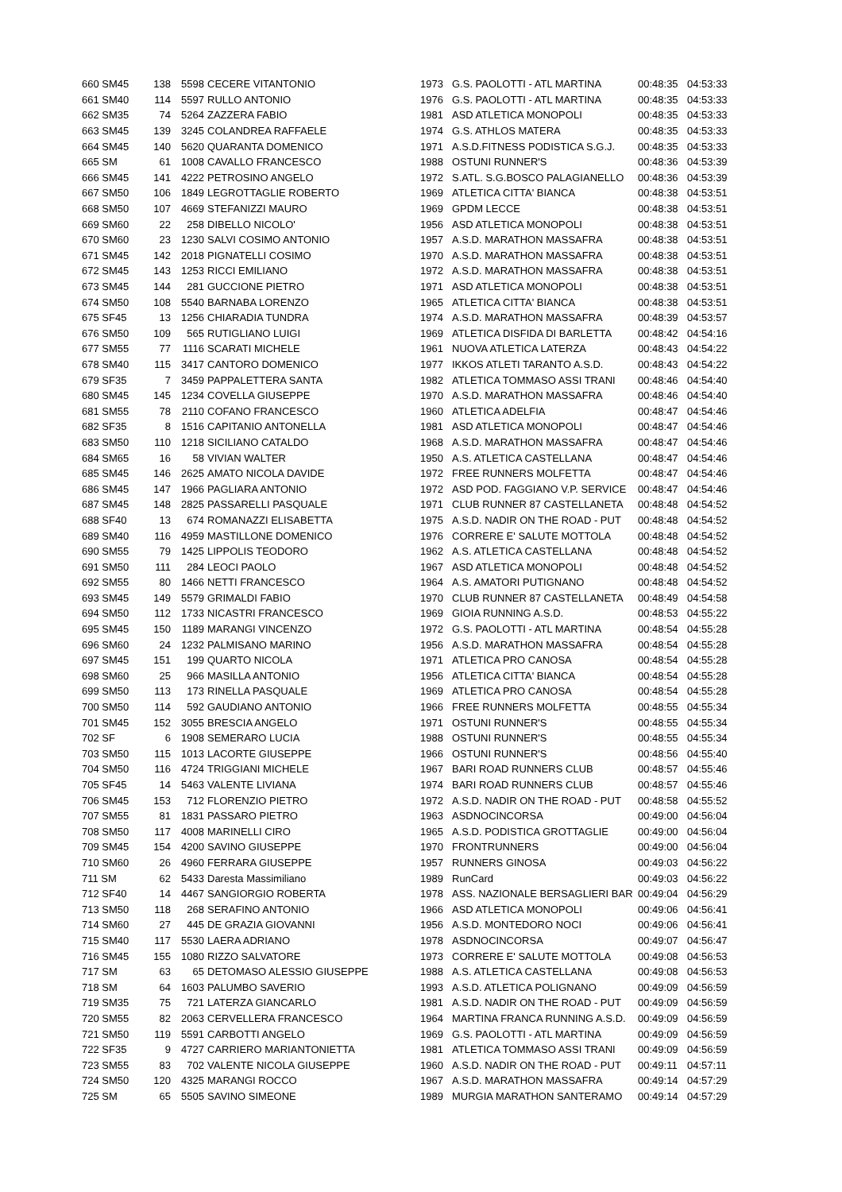| 660 SM45 | 138 | 5598 | CECERE VITANTONIO | 1973 | G.S. PAOLOTTI - ATL MARTINA | 00:48:35 | 04:53:33 |
| 661 SM40 | 114 | 5597 | RULLO ANTONIO | 1976 | G.S. PAOLOTTI - ATL MARTINA | 00:48:35 | 04:53:33 |
| 662 SM35 | 74 | 5264 | ZAZZERA FABIO | 1981 | ASD ATLETICA MONOPOLI | 00:48:35 | 04:53:33 |
| 663 SM45 | 139 | 3245 | COLANDREA RAFFAELE | 1974 | G.S. ATHLOS MATERA | 00:48:35 | 04:53:33 |
| 664 SM45 | 140 | 5620 | QUARANTA DOMENICO | 1971 | A.S.D.FITNESS PODISTICA S.G.J. | 00:48:35 | 04:53:33 |
| 665 SM | 61 | 1008 | CAVALLO FRANCESCO | 1988 | OSTUNI RUNNER'S | 00:48:36 | 04:53:39 |
| 666 SM45 | 141 | 4222 | PETROSINO ANGELO | 1972 | S.ATL. S.G.BOSCO PALAGIANELLO | 00:48:36 | 04:53:39 |
| 667 SM50 | 106 | 1849 | LEGROTTAGLIE ROBERTO | 1969 | ATLETICA CITTA' BIANCA | 00:48:38 | 04:53:51 |
| 668 SM50 | 107 | 4669 | STEFANIZZI MAURO | 1969 | GPDM LECCE | 00:48:38 | 04:53:51 |
| 669 SM60 | 22 | 258 | DIBELLO NICOLO' | 1956 | ASD ATLETICA MONOPOLI | 00:48:38 | 04:53:51 |
| 670 SM60 | 23 | 1230 | SALVI COSIMO ANTONIO | 1957 | A.S.D. MARATHON MASSAFRA | 00:48:38 | 04:53:51 |
| 671 SM45 | 142 | 2018 | PIGNATELLI COSIMO | 1970 | A.S.D. MARATHON MASSAFRA | 00:48:38 | 04:53:51 |
| 672 SM45 | 143 | 1253 | RICCI EMILIANO | 1972 | A.S.D. MARATHON MASSAFRA | 00:48:38 | 04:53:51 |
| 673 SM45 | 144 | 281 | GUCCIONE PIETRO | 1971 | ASD ATLETICA MONOPOLI | 00:48:38 | 04:53:51 |
| 674 SM50 | 108 | 5540 | BARNABA LORENZO | 1965 | ATLETICA CITTA' BIANCA | 00:48:38 | 04:53:51 |
| 675 SF45 | 13 | 1256 | CHIARADIA TUNDRA | 1974 | A.S.D. MARATHON MASSAFRA | 00:48:39 | 04:53:57 |
| 676 SM50 | 109 | 565 | RUTIGLIANO LUIGI | 1969 | ATLETICA DISFIDA DI BARLETTA | 00:48:42 | 04:54:16 |
| 677 SM55 | 77 | 1116 | SCARATI MICHELE | 1961 | NUOVA ATLETICA LATERZA | 00:48:43 | 04:54:22 |
| 678 SM40 | 115 | 3417 | CANTORO DOMENICO | 1977 | IKKOS ATLETI TARANTO A.S.D. | 00:48:43 | 04:54:22 |
| 679 SF35 | 7 | 3459 | PAPPALETTERA SANTA | 1982 | ATLETICA TOMMASO ASSI TRANI | 00:48:46 | 04:54:40 |
| 680 SM45 | 145 | 1234 | COVELLA GIUSEPPE | 1970 | A.S.D. MARATHON MASSAFRA | 00:48:46 | 04:54:40 |
| 681 SM55 | 78 | 2110 | COFANO FRANCESCO | 1960 | ATLETICA ADELFIA | 00:48:47 | 04:54:46 |
| 682 SF35 | 8 | 1516 | CAPITANIO ANTONELLA | 1981 | ASD ATLETICA MONOPOLI | 00:48:47 | 04:54:46 |
| 683 SM50 | 110 | 1218 | SICILIANO CATALDO | 1968 | A.S.D. MARATHON MASSAFRA | 00:48:47 | 04:54:46 |
| 684 SM65 | 16 | 58 | VIVIAN WALTER | 1950 | A.S. ATLETICA CASTELLANA | 00:48:47 | 04:54:46 |
| 685 SM45 | 146 | 2625 | AMATO NICOLA DAVIDE | 1972 | FREE RUNNERS MOLFETTA | 00:48:47 | 04:54:46 |
| 686 SM45 | 147 | 1966 | PAGLIARA ANTONIO | 1972 | ASD POD. FAGGIANO V.P. SERVICE | 00:48:47 | 04:54:46 |
| 687 SM45 | 148 | 2825 | PASSARELLI PASQUALE | 1971 | CLUB RUNNER 87 CASTELLANETA | 00:48:48 | 04:54:52 |
| 688 SF40 | 13 | 674 | ROMANAZZI ELISABETTA | 1975 | A.S.D. NADIR ON THE ROAD - PUT | 00:48:48 | 04:54:52 |
| 689 SM40 | 116 | 4959 | MASTILLONE DOMENICO | 1976 | CORRERE E' SALUTE MOTTOLA | 00:48:48 | 04:54:52 |
| 690 SM55 | 79 | 1425 | LIPPOLIS TEODORO | 1962 | A.S. ATLETICA CASTELLANA | 00:48:48 | 04:54:52 |
| 691 SM50 | 111 | 284 | LEOCI PAOLO | 1967 | ASD ATLETICA MONOPOLI | 00:48:48 | 04:54:52 |
| 692 SM55 | 80 | 1466 | NETTI FRANCESCO | 1964 | A.S. AMATORI PUTIGNANO | 00:48:48 | 04:54:52 |
| 693 SM45 | 149 | 5579 | GRIMALDI FABIO | 1970 | CLUB RUNNER 87 CASTELLANETA | 00:48:49 | 04:54:58 |
| 694 SM50 | 112 | 1733 | NICASTRI FRANCESCO | 1969 | GIOIA RUNNING A.S.D. | 00:48:53 | 04:55:22 |
| 695 SM45 | 150 | 1189 | MARANGI VINCENZO | 1972 | G.S. PAOLOTTI - ATL MARTINA | 00:48:54 | 04:55:28 |
| 696 SM60 | 24 | 1232 | PALMISANO MARINO | 1956 | A.S.D. MARATHON MASSAFRA | 00:48:54 | 04:55:28 |
| 697 SM45 | 151 | 199 | QUARTO NICOLA | 1971 | ATLETICA PRO CANOSA | 00:48:54 | 04:55:28 |
| 698 SM60 | 25 | 966 | MASILLA ANTONIO | 1956 | ATLETICA CITTA' BIANCA | 00:48:54 | 04:55:28 |
| 699 SM50 | 113 | 173 | RINELLA PASQUALE | 1969 | ATLETICA PRO CANOSA | 00:48:54 | 04:55:28 |
| 700 SM50 | 114 | 592 | GAUDIANO ANTONIO | 1966 | FREE RUNNERS MOLFETTA | 00:48:55 | 04:55:34 |
| 701 SM45 | 152 | 3055 | BRESCIA ANGELO | 1971 | OSTUNI RUNNER'S | 00:48:55 | 04:55:34 |
| 702 SF | 6 | 1908 | SEMERARO LUCIA | 1988 | OSTUNI RUNNER'S | 00:48:55 | 04:55:34 |
| 703 SM50 | 115 | 1013 | LACORTE GIUSEPPE | 1966 | OSTUNI RUNNER'S | 00:48:56 | 04:55:40 |
| 704 SM50 | 116 | 4724 | TRIGGIANI MICHELE | 1967 | BARI ROAD RUNNERS CLUB | 00:48:57 | 04:55:46 |
| 705 SF45 | 14 | 5463 | VALENTE LIVIANA | 1974 | BARI ROAD RUNNERS CLUB | 00:48:57 | 04:55:46 |
| 706 SM45 | 153 | 712 | FLORENZIO PIETRO | 1972 | A.S.D. NADIR ON THE ROAD - PUT | 00:48:58 | 04:55:52 |
| 707 SM55 | 81 | 1831 | PASSARO PIETRO | 1963 | ASDNOCINCORSA | 00:49:00 | 04:56:04 |
| 708 SM50 | 117 | 4008 | MARINELLI CIRO | 1965 | A.S.D. PODISTICA GROTTAGLIE | 00:49:00 | 04:56:04 |
| 709 SM45 | 154 | 4200 | SAVINO GIUSEPPE | 1970 | FRONTRUNNERS | 00:49:00 | 04:56:04 |
| 710 SM60 | 26 | 4960 | FERRARA GIUSEPPE | 1957 | RUNNERS GINOSA | 00:49:03 | 04:56:22 |
| 711 SM | 62 | 5433 | Daresta Massimiliano | 1989 | RunCard | 00:49:03 | 04:56:22 |
| 712 SF40 | 14 | 4467 | SANGIORGIO ROBERTA | 1978 | ASS. NAZIONALE BERSAGLIERI BAR | 00:49:04 | 04:56:29 |
| 713 SM50 | 118 | 268 | SERAFINO ANTONIO | 1966 | ASD ATLETICA MONOPOLI | 00:49:06 | 04:56:41 |
| 714 SM60 | 27 | 445 | DE GRAZIA GIOVANNI | 1956 | A.S.D. MONTEDORO NOCI | 00:49:06 | 04:56:41 |
| 715 SM40 | 117 | 5530 | LAERA ADRIANO | 1978 | ASDNOCINCORSA | 00:49:07 | 04:56:47 |
| 716 SM45 | 155 | 1080 | RIZZO SALVATORE | 1973 | CORRERE E' SALUTE MOTTOLA | 00:49:08 | 04:56:53 |
| 717 SM | 63 | 65 | DETOMASO ALESSIO GIUSEPPE | 1988 | A.S. ATLETICA CASTELLANA | 00:49:08 | 04:56:53 |
| 718 SM | 64 | 1603 | PALUMBO SAVERIO | 1993 | A.S.D. ATLETICA POLIGNANO | 00:49:09 | 04:56:59 |
| 719 SM35 | 75 | 721 | LATERZA GIANCARLO | 1981 | A.S.D. NADIR ON THE ROAD - PUT | 00:49:09 | 04:56:59 |
| 720 SM55 | 82 | 2063 | CERVELLERA FRANCESCO | 1964 | MARTINA FRANCA RUNNING A.S.D. | 00:49:09 | 04:56:59 |
| 721 SM50 | 119 | 5591 | CARBOTTI ANGELO | 1969 | G.S. PAOLOTTI - ATL MARTINA | 00:49:09 | 04:56:59 |
| 722 SF35 | 9 | 4727 | CARRIERO MARIANTONIETTA | 1981 | ATLETICA TOMMASO ASSI TRANI | 00:49:09 | 04:56:59 |
| 723 SM55 | 83 | 702 | VALENTE NICOLA GIUSEPPE | 1960 | A.S.D. NADIR ON THE ROAD - PUT | 00:49:11 | 04:57:11 |
| 724 SM50 | 120 | 4325 | MARANGI ROCCO | 1967 | A.S.D. MARATHON MASSAFRA | 00:49:14 | 04:57:29 |
| 725 SM | 65 | 5505 | SAVINO SIMEONE | 1989 | MURGIA MARATHON SANTERAMO | 00:49:14 | 04:57:29 |